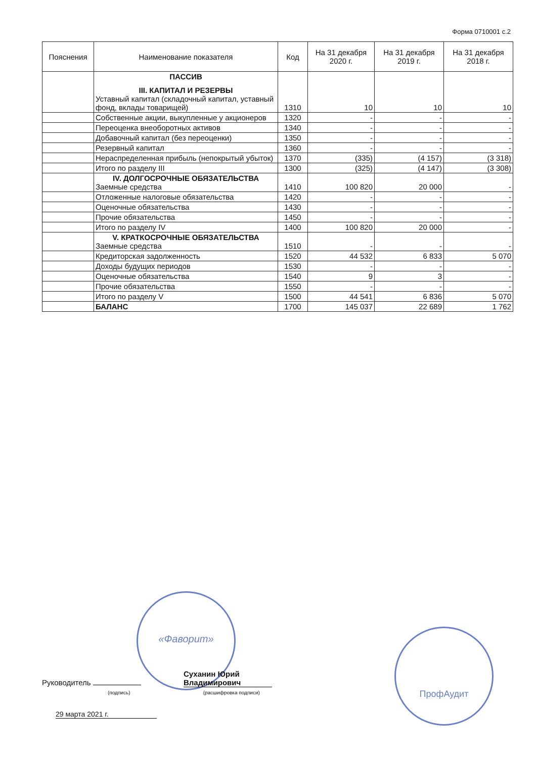Форма 0710001 с.2
| Пояснения | Наименование показателя | Код | На 31 декабря 2020 г. | На 31 декабря 2019 г. | На 31 декабря 2018 г. |
| --- | --- | --- | --- | --- | --- |
| | ПАССИВ III. КАПИТАЛ И РЕЗЕРВЫ Уставный капитал (складочный капитал, уставный фонд, вклады товарищей) | 1310 | 10 | 10 | 10 |
| | Собственные акции, выкупленные у акционеров | 1320 | - | - | - |
| | Переоценка внеоборотных активов | 1340 | - | - | - |
| | Добавочный капитал (без переоценки) | 1350 | - | - | - |
| | Резервный капитал | 1360 | - | - | - |
| | Нераспределенная прибыль (непокрытый убыток) | 1370 | (335) | (4 157) | (3 318) |
| | Итого по разделу III | 1300 | (325) | (4 147) | (3 308) |
| | IV. ДОЛГОСРОЧНЫЕ ОБЯЗАТЕЛЬСТВА Заемные средства | 1410 | 100 820 | 20 000 | - |
| | Отложенные налоговые обязательства | 1420 | - | - | - |
| | Оценочные обязательства | 1430 | - | - | - |
| | Прочие обязательства | 1450 | - | - | - |
| | Итого по разделу IV | 1400 | 100 820 | 20 000 | - |
| | V. КРАТКОСРОЧНЫЕ ОБЯЗАТЕЛЬСТВА Заемные средства | 1510 | - | - | - |
| | Кредиторская задолженность | 1520 | 44 532 | 6 833 | 5 070 |
| | Доходы будущих периодов | 1530 | - | - | - |
| | Оценочные обязательства | 1540 | 9 | 3 | - |
| | Прочие обязательства | 1550 | - | - | - |
| | Итого по разделу V | 1500 | 44 541 | 6 836 | 5 070 |
| | БАЛАНС | 1700 | 145 037 | 22 689 | 1 762 |
«Фаворит»
ПрофАудит
Руководитель Суханин Юрий Владимирович
(подпись) (расшифровка подписи)
29 марта 2021 г.